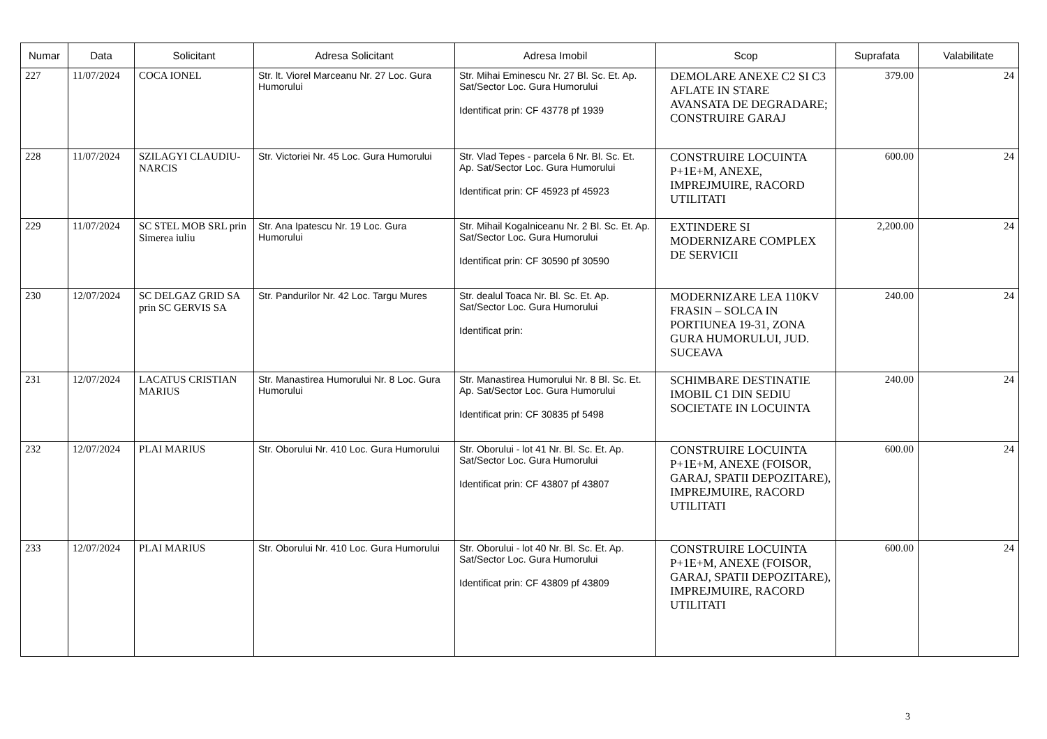| Numar | Data | Solicitant | Adresa Solicitant | Adresa Imobil | Scop | Suprafata | Valabilitate |
| --- | --- | --- | --- | --- | --- | --- | --- |
| 227 | 11/07/2024 | COCA IONEL | Str. lt. Viorel Marceanu Nr. 27 Loc. Gura Humorului | Str. Mihai Eminescu Nr. 27 Bl. Sc. Et. Ap. Sat/Sector Loc. Gura Humorului Identificat prin: CF 43778 pf 1939 | DEMOLARE ANEXE C2 SI C3 AFLATE IN STARE AVANSATA DE DEGRADARE; CONSTRUIRE GARAJ | 379.00 | 24 |
| 228 | 11/07/2024 | SZILAGYI CLAUDIU-NARCIS | Str. Victoriei Nr. 45 Loc. Gura Humorului | Str. Vlad Tepes - parcela 6 Nr. Bl. Sc. Et. Ap. Sat/Sector Loc. Gura Humorului Identificat prin: CF 45923 pf 45923 | CONSTRUIRE LOCUINTA P+1E+M, ANEXE, IMPREJMUIRE, RACORD UTILITATI | 600.00 | 24 |
| 229 | 11/07/2024 | SC STEL MOB SRL prin Simerea iuliu | Str. Ana Ipatescu Nr. 19 Loc. Gura Humorului | Str. Mihail Kogalniceanu Nr. 2 Bl. Sc. Et. Ap. Sat/Sector Loc. Gura Humorului Identificat prin: CF 30590 pf 30590 | EXTINDERE SI MODERNIZARE COMPLEX DE SERVICII | 2,200.00 | 24 |
| 230 | 12/07/2024 | SC DELGAZ GRID SA prin SC GERVIS SA | Str. Pandurilor Nr. 42 Loc. Targu Mures | Str. dealul Toaca Nr. Bl. Sc. Et. Ap. Sat/Sector Loc. Gura Humorului Identificat prin: | MODERNIZARE LEA 110KV FRASIN – SOLCA IN PORTIUNEA 19-31, ZONA GURA HUMORULUI, JUD. SUCEAVA | 240.00 | 24 |
| 231 | 12/07/2024 | LACATUS CRISTIAN MARIUS | Str. Manastirea Humorului Nr. 8 Loc. Gura Humorului | Str. Manastirea Humorului Nr. 8 Bl. Sc. Et. Ap. Sat/Sector Loc. Gura Humorului Identificat prin: CF 30835 pf 5498 | SCHIMBARE DESTINATIE IMOBIL C1 DIN SEDIU SOCIETATE IN LOCUINTA | 240.00 | 24 |
| 232 | 12/07/2024 | PLAI MARIUS | Str. Oborului Nr. 410 Loc. Gura Humorului | Str. Oborului - lot 41 Nr. Bl. Sc. Et. Ap. Sat/Sector Loc. Gura Humorului Identificat prin: CF 43807 pf 43807 | CONSTRUIRE LOCUINTA P+1E+M, ANEXE (FOISOR, GARAJ, SPATII DEPOZITARE), IMPREJMUIRE, RACORD UTILITATI | 600.00 | 24 |
| 233 | 12/07/2024 | PLAI MARIUS | Str. Oborului Nr. 410 Loc. Gura Humorului | Str. Oborului - lot 40 Nr. Bl. Sc. Et. Ap. Sat/Sector Loc. Gura Humorului Identificat prin: CF 43809 pf 43809 | CONSTRUIRE LOCUINTA P+1E+M, ANEXE (FOISOR, GARAJ, SPATII DEPOZITARE), IMPREJMUIRE, RACORD UTILITATI | 600.00 | 24 |
3